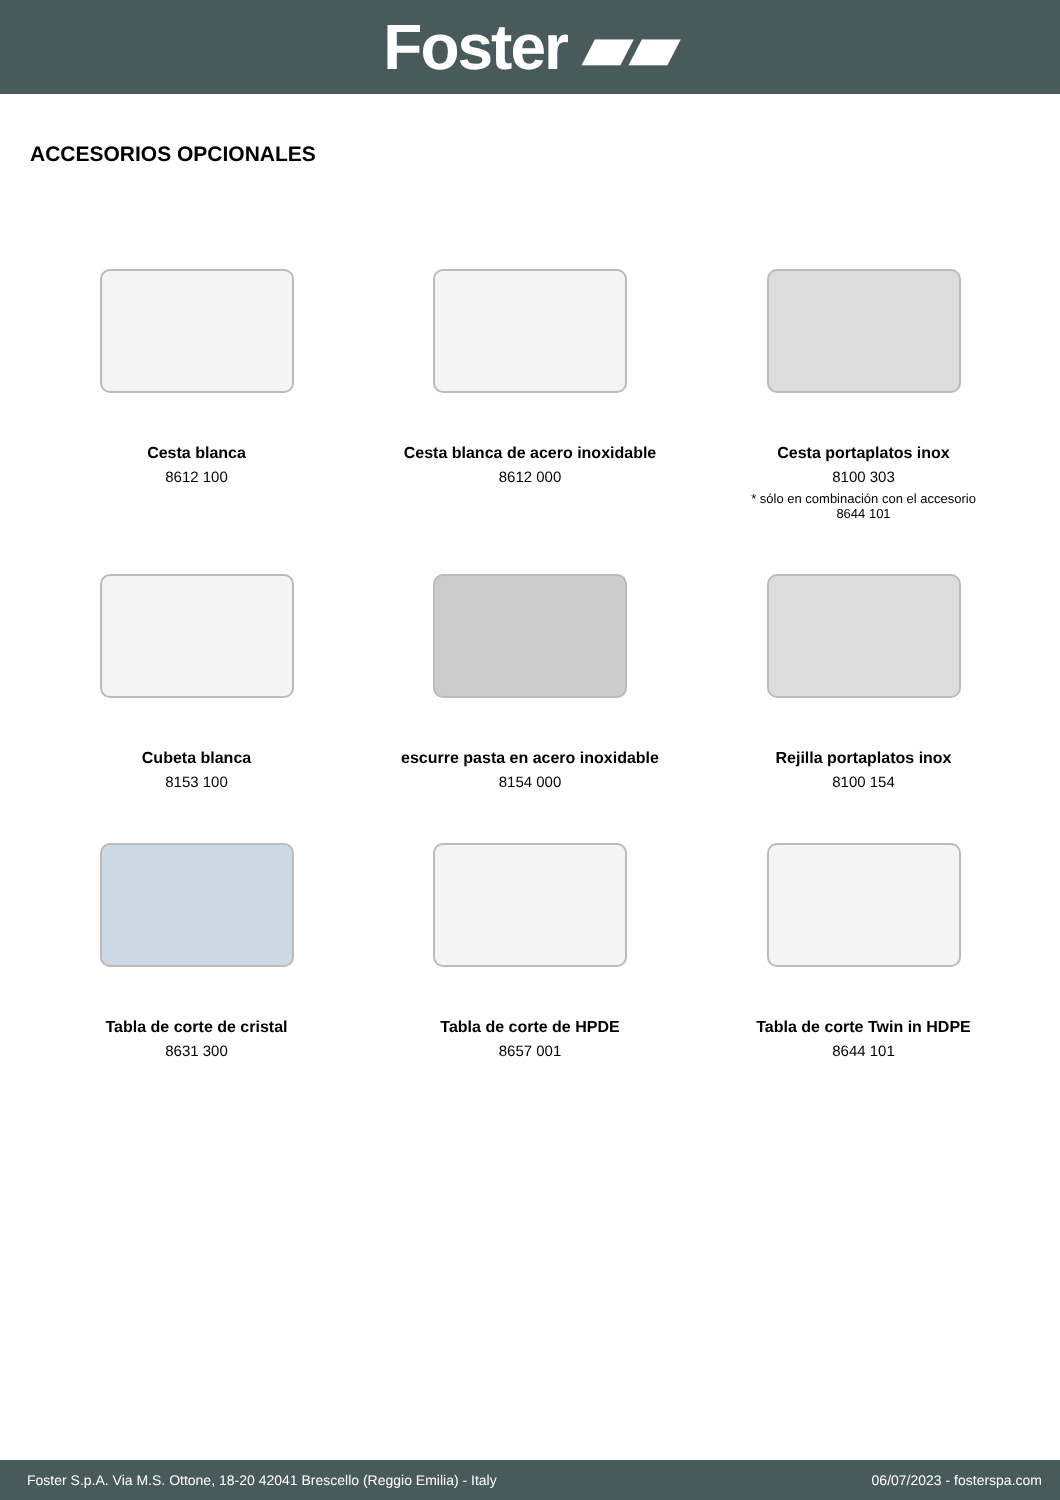Foster ▰▰
ACCESORIOS OPCIONALES
Cesta blanca
8612 100
Cesta blanca de acero inoxidable
8612 000
Cesta portaplatos inox
8100 303
* sólo en combinación con el accesorio
8644 101
Cubeta blanca
8153 100
escurre pasta en acero inoxidable
8154 000
Rejilla portaplatos inox
8100 154
Tabla de corte de cristal
8631 300
Tabla de corte de HPDE
8657 001
Tabla de corte Twin in HDPE
8644 101
Foster S.p.A. Via M.S. Ottone, 18-20 42041 Brescello (Reggio Emilia) - Italy 06/07/2023 - fosterspa.com